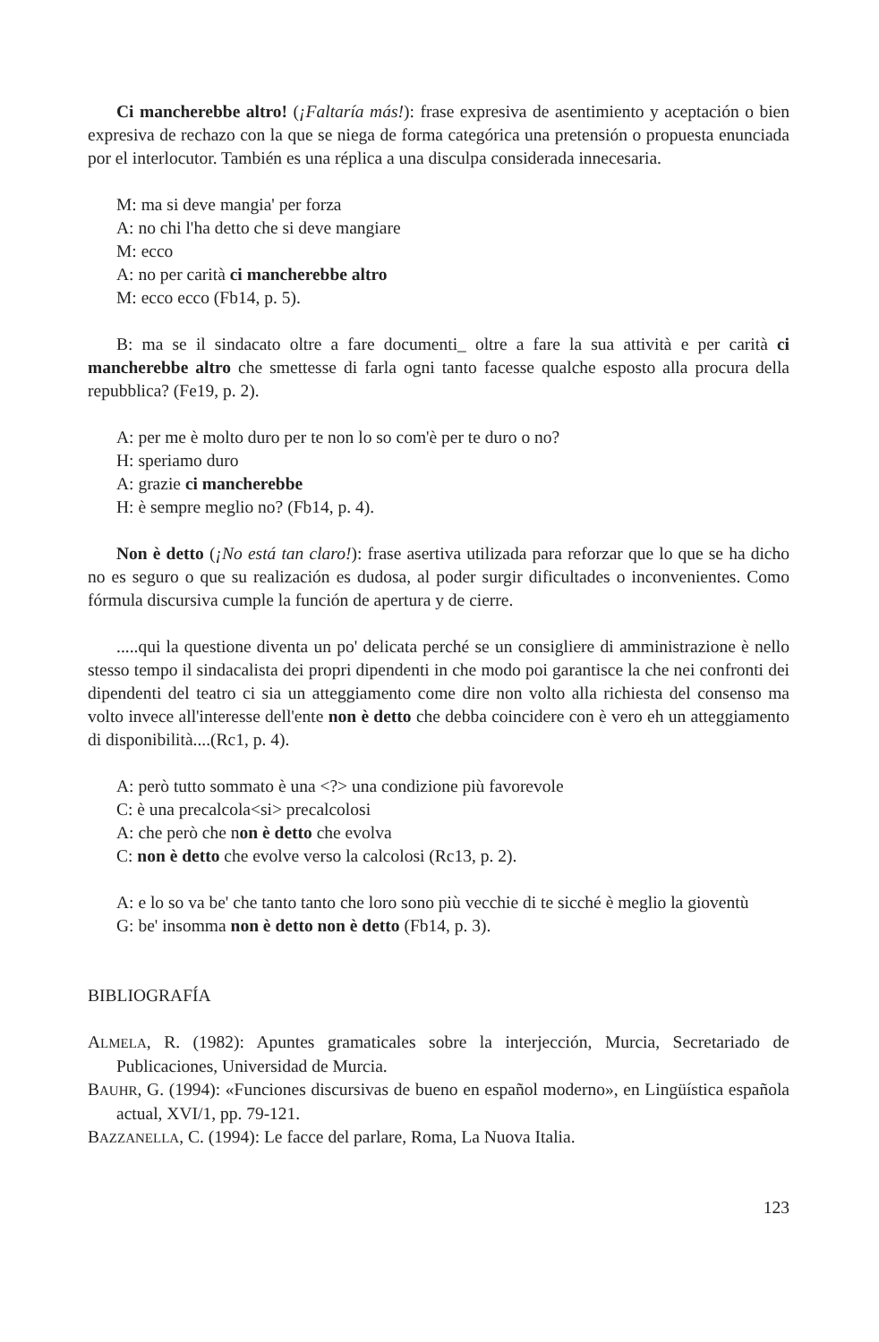Ci mancherebbe altro! (¡Faltaría más!): frase expresiva de asentimiento y aceptación o bien expresiva de rechazo con la que se niega de forma categórica una pretensión o propuesta enunciada por el interlocutor. También es una réplica a una disculpa considerada innecesaria.
M: ma si deve mangia' per forza
A: no chi l'ha detto che si deve mangiare
M: ecco
A: no per carità ci mancherebbe altro
M: ecco ecco (Fb14, p. 5).
B: ma se il sindacato oltre a fare documenti_ oltre a fare la sua attività e per carità ci mancherebbe altro che smettesse di farla ogni tanto facesse qualche esposto alla procura della repubblica? (Fe19, p. 2).
A: per me è molto duro per te non lo so com'è per te duro o no?
H: speriamo duro
A: grazie ci mancherebbe
H: è sempre meglio no? (Fb14, p. 4).
Non è detto (¡No está tan claro!): frase asertiva utilizada para reforzar que lo que se ha dicho no es seguro o que su realización es dudosa, al poder surgir dificultades o inconvenientes. Como fórmula discursiva cumple la función de apertura y de cierre.
.....qui la questione diventa un po' delicata perché se un consigliere di amministrazione è nello stesso tempo il sindacalista dei propri dipendenti in che modo poi garantisce la che nei confronti dei dipendenti del teatro ci sia un atteggiamento come dire non volto alla richiesta del consenso ma volto invece all'interesse dell'ente non è detto che debba coincidere con è vero eh un atteggiamento di disponibilità....(Rc1, p. 4).
A: però tutto sommato è una <?> una condizione più favorevole
C: è una precalcola<si> precalcolosi
A: che però che non è detto che evolva
C: non è detto che evolve verso la calcolosi (Rc13, p. 2).
A: e lo so va be' che tanto tanto che loro sono più vecchie di te sicché è meglio la gioventù
G: be' insomma non è detto non è detto (Fb14, p. 3).
BIBLIOGRAFÍA
ALMELA, R. (1982): Apuntes gramaticales sobre la interjección, Murcia, Secretariado de Publicaciones, Universidad de Murcia.
BAUHR, G. (1994): «Funciones discursivas de bueno en español moderno», en Lingüística española actual, XVI/1, pp. 79-121.
BAZZANELLA, C. (1994): Le facce del parlare, Roma, La Nuova Italia.
123